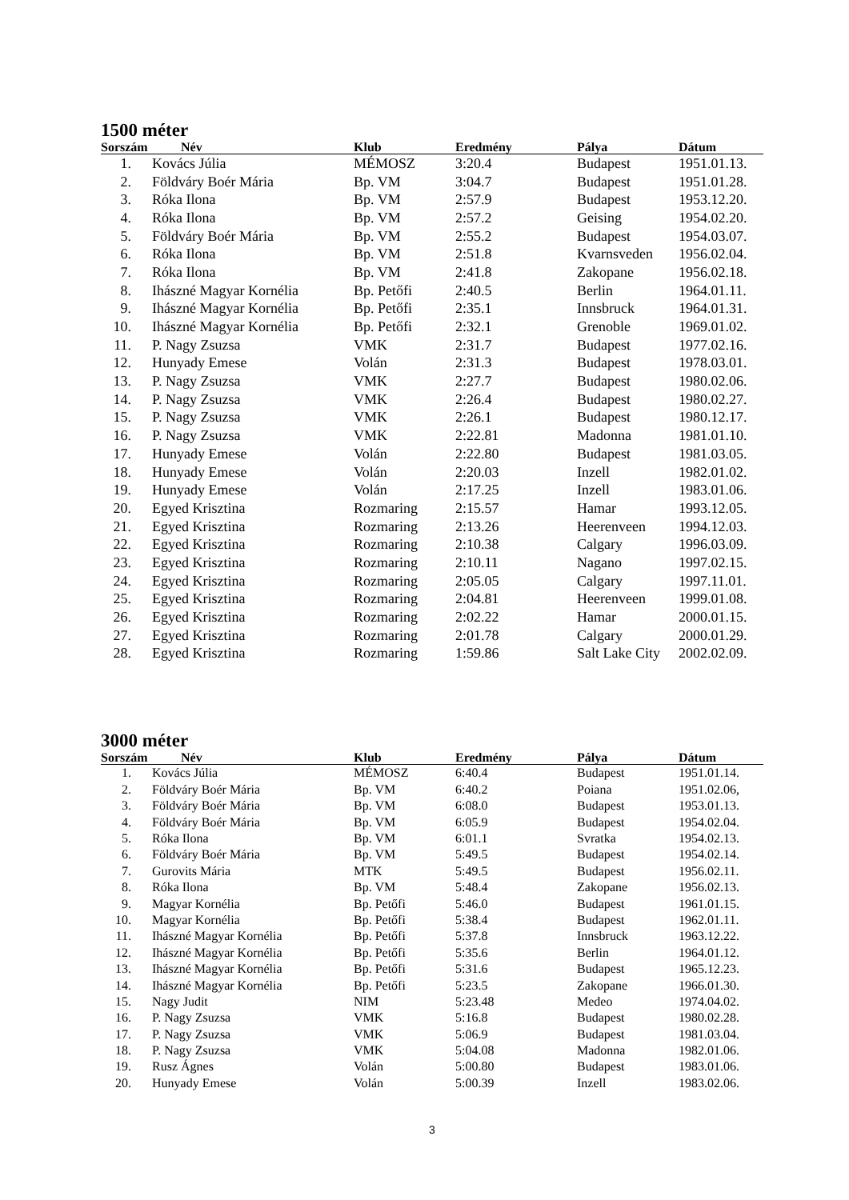1500 méter
| Sorszám | Név | Klub | Eredmény | Pálya | Dátum |
| --- | --- | --- | --- | --- | --- |
| 1. | Kovács Júlia | MÉMOSZ | 3:20.4 | Budapest | 1951.01.13. |
| 2. | Földváry Boér Mária | Bp. VM | 3:04.7 | Budapest | 1951.01.28. |
| 3. | Róka Ilona | Bp. VM | 2:57.9 | Budapest | 1953.12.20. |
| 4. | Róka Ilona | Bp. VM | 2:57.2 | Geising | 1954.02.20. |
| 5. | Földváry Boér Mária | Bp. VM | 2:55.2 | Budapest | 1954.03.07. |
| 6. | Róka Ilona | Bp. VM | 2:51.8 | Kvarnsveden | 1956.02.04. |
| 7. | Róka Ilona | Bp. VM | 2:41.8 | Zakopane | 1956.02.18. |
| 8. | Ihászné Magyar Kornélia | Bp. Petőfi | 2:40.5 | Berlin | 1964.01.11. |
| 9. | Ihászné Magyar Kornélia | Bp. Petőfi | 2:35.1 | Innsbruck | 1964.01.31. |
| 10. | Ihászné Magyar Kornélia | Bp. Petőfi | 2:32.1 | Grenoble | 1969.01.02. |
| 11. | P. Nagy Zsuzsa | VMK | 2:31.7 | Budapest | 1977.02.16. |
| 12. | Hunyady Emese | Volán | 2:31.3 | Budapest | 1978.03.01. |
| 13. | P. Nagy Zsuzsa | VMK | 2:27.7 | Budapest | 1980.02.06. |
| 14. | P. Nagy Zsuzsa | VMK | 2:26.4 | Budapest | 1980.02.27. |
| 15. | P. Nagy Zsuzsa | VMK | 2:26.1 | Budapest | 1980.12.17. |
| 16. | P. Nagy Zsuzsa | VMK | 2:22.81 | Madonna | 1981.01.10. |
| 17. | Hunyady Emese | Volán | 2:22.80 | Budapest | 1981.03.05. |
| 18. | Hunyady Emese | Volán | 2:20.03 | Inzell | 1982.01.02. |
| 19. | Hunyady Emese | Volán | 2:17.25 | Inzell | 1983.01.06. |
| 20. | Egyed Krisztina | Rozmaring | 2:15.57 | Hamar | 1993.12.05. |
| 21. | Egyed Krisztina | Rozmaring | 2:13.26 | Heerenveen | 1994.12.03. |
| 22. | Egyed Krisztina | Rozmaring | 2:10.38 | Calgary | 1996.03.09. |
| 23. | Egyed Krisztina | Rozmaring | 2:10.11 | Nagano | 1997.02.15. |
| 24. | Egyed Krisztina | Rozmaring | 2:05.05 | Calgary | 1997.11.01. |
| 25. | Egyed Krisztina | Rozmaring | 2:04.81 | Heerenveen | 1999.01.08. |
| 26. | Egyed Krisztina | Rozmaring | 2:02.22 | Hamar | 2000.01.15. |
| 27. | Egyed Krisztina | Rozmaring | 2:01.78 | Calgary | 2000.01.29. |
| 28. | Egyed Krisztina | Rozmaring | 1:59.86 | Salt Lake City | 2002.02.09. |
3000 méter
| Sorszám | Név | Klub | Eredmény | Pálya | Dátum |
| --- | --- | --- | --- | --- | --- |
| 1. | Kovács Júlia | MÉMOSZ | 6:40.4 | Budapest | 1951.01.14. |
| 2. | Földváry Boér Mária | Bp. VM | 6:40.2 | Poiana | 1951.02.06, |
| 3. | Földváry Boér Mária | Bp. VM | 6:08.0 | Budapest | 1953.01.13. |
| 4. | Földváry Boér Mária | Bp. VM | 6:05.9 | Budapest | 1954.02.04. |
| 5. | Róka Ilona | Bp. VM | 6:01.1 | Svratka | 1954.02.13. |
| 6. | Földváry Boér Mária | Bp. VM | 5:49.5 | Budapest | 1954.02.14. |
| 7. | Gurovits Mária | MTK | 5:49.5 | Budapest | 1956.02.11. |
| 8. | Róka Ilona | Bp. VM | 5:48.4 | Zakopane | 1956.02.13. |
| 9. | Magyar Kornélia | Bp. Petőfi | 5:46.0 | Budapest | 1961.01.15. |
| 10. | Magyar Kornélia | Bp. Petőfi | 5:38.4 | Budapest | 1962.01.11. |
| 11. | Ihászné Magyar Kornélia | Bp. Petőfi | 5:37.8 | Innsbruck | 1963.12.22. |
| 12. | Ihászné Magyar Kornélia | Bp. Petőfi | 5:35.6 | Berlin | 1964.01.12. |
| 13. | Ihászné Magyar Kornélia | Bp. Petőfi | 5:31.6 | Budapest | 1965.12.23. |
| 14. | Ihászné Magyar Kornélia | Bp. Petőfi | 5:23.5 | Zakopane | 1966.01.30. |
| 15. | Nagy Judit | NIM | 5:23.48 | Medeo | 1974.04.02. |
| 16. | P. Nagy Zsuzsa | VMK | 5:16.8 | Budapest | 1980.02.28. |
| 17. | P. Nagy Zsuzsa | VMK | 5:06.9 | Budapest | 1981.03.04. |
| 18. | P. Nagy Zsuzsa | VMK | 5:04.08 | Madonna | 1982.01.06. |
| 19. | Rusz Ágnes | Volán | 5:00.80 | Budapest | 1983.01.06. |
| 20. | Hunyady Emese | Volán | 5:00.39 | Inzell | 1983.02.06. |
3